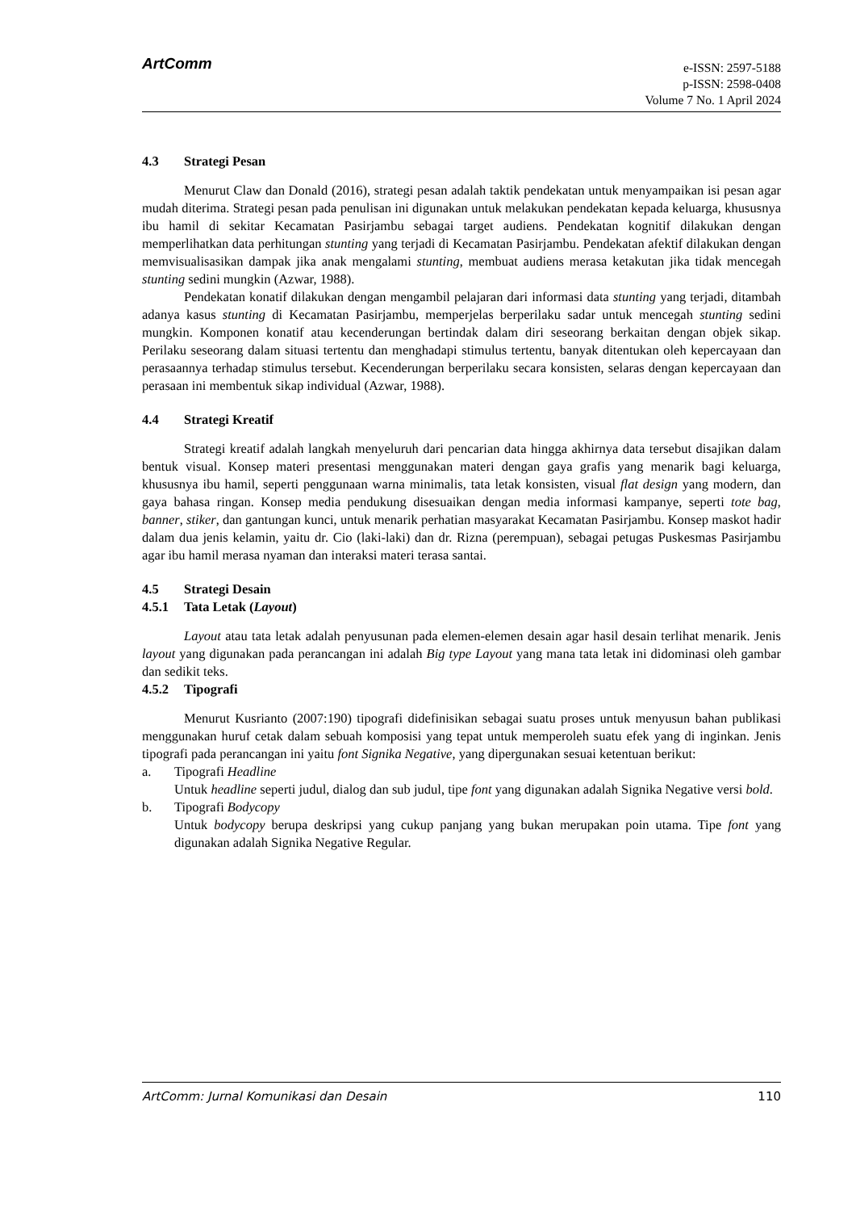ArtComm
e-ISSN: 2597-5188
p-ISSN: 2598-0408
Volume 7 No. 1 April 2024
4.3 Strategi Pesan
Menurut Claw dan Donald (2016), strategi pesan adalah taktik pendekatan untuk menyampaikan isi pesan agar mudah diterima. Strategi pesan pada penulisan ini digunakan untuk melakukan pendekatan kepada keluarga, khususnya ibu hamil di sekitar Kecamatan Pasirjambu sebagai target audiens. Pendekatan kognitif dilakukan dengan memperlihatkan data perhitungan stunting yang terjadi di Kecamatan Pasirjambu. Pendekatan afektif dilakukan dengan memvisualisasikan dampak jika anak mengalami stunting, membuat audiens merasa ketakutan jika tidak mencegah stunting sedini mungkin (Azwar, 1988).
Pendekatan konatif dilakukan dengan mengambil pelajaran dari informasi data stunting yang terjadi, ditambah adanya kasus stunting di Kecamatan Pasirjambu, memperjelas berperilaku sadar untuk mencegah stunting sedini mungkin. Komponen konatif atau kecenderungan bertindak dalam diri seseorang berkaitan dengan objek sikap. Perilaku seseorang dalam situasi tertentu dan menghadapi stimulus tertentu, banyak ditentukan oleh kepercayaan dan perasaannya terhadap stimulus tersebut. Kecenderungan berperilaku secara konsisten, selaras dengan kepercayaan dan perasaan ini membentuk sikap individual (Azwar, 1988).
4.4 Strategi Kreatif
Strategi kreatif adalah langkah menyeluruh dari pencarian data hingga akhirnya data tersebut disajikan dalam bentuk visual. Konsep materi presentasi menggunakan materi dengan gaya grafis yang menarik bagi keluarga, khususnya ibu hamil, seperti penggunaan warna minimalis, tata letak konsisten, visual flat design yang modern, dan gaya bahasa ringan. Konsep media pendukung disesuaikan dengan media informasi kampanye, seperti tote bag, banner, stiker, dan gantungan kunci, untuk menarik perhatian masyarakat Kecamatan Pasirjambu. Konsep maskot hadir dalam dua jenis kelamin, yaitu dr. Cio (laki-laki) dan dr. Rizna (perempuan), sebagai petugas Puskesmas Pasirjambu agar ibu hamil merasa nyaman dan interaksi materi terasa santai.
4.5 Strategi Desain
4.5.1 Tata Letak (Layout)
Layout atau tata letak adalah penyusunan pada elemen-elemen desain agar hasil desain terlihat menarik. Jenis layout yang digunakan pada perancangan ini adalah Big type Layout yang mana tata letak ini didominasi oleh gambar dan sedikit teks.
4.5.2 Tipografi
Menurut Kusrianto (2007:190) tipografi didefinisikan sebagai suatu proses untuk menyusun bahan publikasi menggunakan huruf cetak dalam sebuah komposisi yang tepat untuk memperoleh suatu efek yang di inginkan. Jenis tipografi pada perancangan ini yaitu font Signika Negative, yang dipergunakan sesuai ketentuan berikut:
a. Tipografi Headline
Untuk headline seperti judul, dialog dan sub judul, tipe font yang digunakan adalah Signika Negative versi bold.
b. Tipografi Bodycopy
Untuk bodycopy berupa deskripsi yang cukup panjang yang bukan merupakan poin utama. Tipe font yang digunakan adalah Signika Negative Regular.
ArtComm: Jurnal Komunikasi dan Desain 110